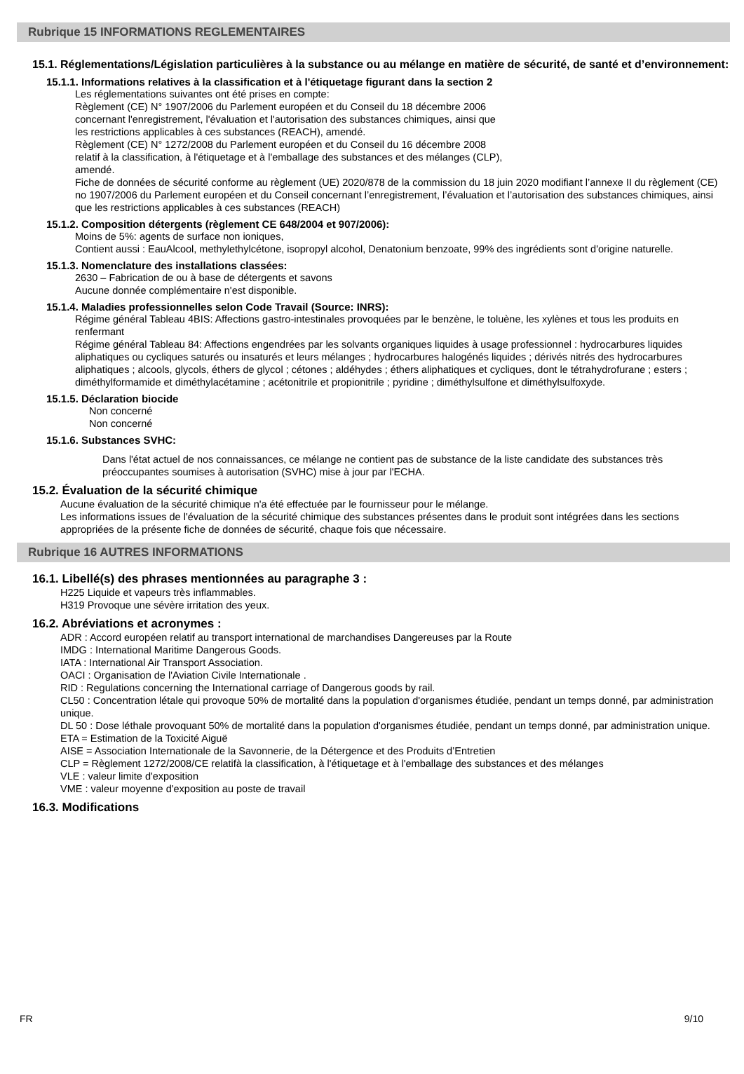Rubrique 15 INFORMATIONS REGLEMENTAIRES
15.1. Réglementations/Législation particulières à la substance ou au mélange en matière de sécurité, de santé et d’environnement:
15.1.1. Informations relatives à la classification et à l'étiquetage figurant dans la section 2
Les réglementations suivantes ont été prises en compte:
Règlement (CE) N° 1907/2006 du Parlement européen et du Conseil du 18 décembre 2006
concernant l'enregistrement, l'évaluation et l'autorisation des substances chimiques, ainsi que
les restrictions applicables à ces substances (REACH), amendé.
Règlement (CE) N° 1272/2008 du Parlement européen et du Conseil du 16 décembre 2008
relatif à la classification, à l'étiquetage et à l'emballage des substances et des mélanges (CLP),
amendé.
Fiche de données de sécurité conforme au règlement (UE) 2020/878 de la commission du 18 juin 2020 modifiant l’annexe II du règlement (CE) no 1907/2006 du Parlement européen et du Conseil concernant l’enregistrement, l’évaluation et l’autorisation des substances chimiques, ainsi que les restrictions applicables à ces substances (REACH)
15.1.2. Composition détergents (règlement CE 648/2004 et 907/2006):
Moins de 5%: agents de surface non ioniques,
Contient aussi : EauAlcool, methylethylcétone, isopropyl alcohol, Denatonium benzoate, 99% des ingrédients sont d'origine naturelle.
15.1.3. Nomenclature des installations classées:
2630 – Fabrication de ou à base de détergents et savons
Aucune donnée complémentaire n'est disponible.
15.1.4. Maladies professionnelles selon Code Travail (Source: INRS):
Régime général Tableau 4BIS: Affections gastro-intestinales provoquées par le benzène, le toluène, les xylènes et tous les produits en renfermant
Régime général Tableau 84: Affections engendrées par les solvants organiques liquides à usage professionnel : hydrocarbures liquides aliphatiques ou cycliques saturés ou insaturés et leurs mélanges ; hydrocarbures halogénés liquides ; dérivés nitrés des hydrocarbures aliphatiques ; alcools, glycols, éthers de glycol ; cétones ; aldéhydes ; éthers aliphatiques et cycliques, dont le tétrahydrofurane ; esters ; diméthylformamide et diméthylacétamine ; acétonitrile et propionitrile ; pyridine ; diméthylsulfone et diméthylsulfoxyde.
15.1.5. Déclaration biocide
Non concerné
Non concerné
15.1.6. Substances SVHC:
Dans l'état actuel de nos connaissances, ce mélange ne contient pas de substance de la liste candidate des substances très préoccupantes soumises à autorisation (SVHC) mise à jour par l'ECHA.
15.2. Évaluation de la sécurité chimique
Aucune évaluation de la sécurité chimique n'a été effectuée par le fournisseur pour le mélange.
Les informations issues de l'évaluation de la sécurité chimique des substances présentes dans le produit sont intégrées dans les sections appropriées de la présente fiche de données de sécurité, chaque fois que nécessaire.
Rubrique 16 AUTRES INFORMATIONS
16.1. Libellé(s) des phrases mentionnées au paragraphe 3 :
H225 Liquide et vapeurs très inflammables.
H319 Provoque une sévère irritation des yeux.
16.2. Abréviations et acronymes :
ADR : Accord européen relatif au transport international de marchandises Dangereuses par la Route
IMDG : International Maritime Dangerous Goods.
IATA : International Air Transport Association.
OACI : Organisation de l'Aviation Civile Internationale .
RID : Regulations concerning the International carriage of Dangerous goods by rail.
CL50 : Concentration létale qui provoque 50% de mortalité dans la population d'organismes étudiée, pendant un temps donné, par administration unique.
DL 50 : Dose léthale provoquant 50% de mortalité dans la population d'organismes étudiée, pendant un temps donné, par administration unique.
ETA = Estimation de la Toxicité Aiguë
AISE = Association Internationale de la Savonnerie, de la Détergence et des Produits d’Entretien
CLP = Règlement 1272/2008/CE relatifà la classification, à l'étiquetage et à l'emballage des substances et des mélanges
VLE : valeur limite d'exposition
VME : valeur moyenne d'exposition au poste de travail
16.3. Modifications
FR 9/10